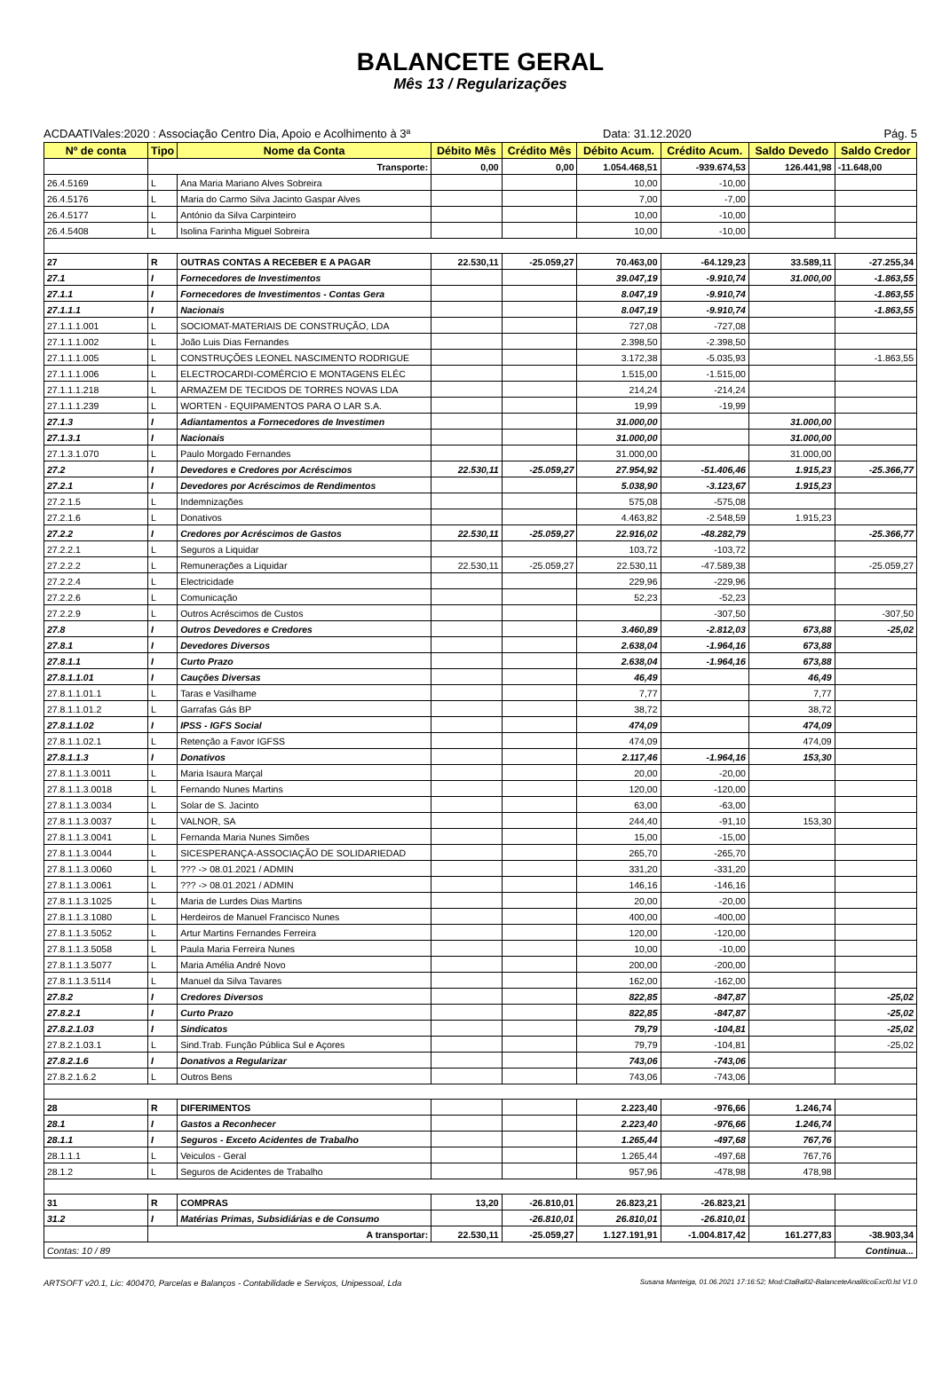BALANCETE GERAL
Mês 13 / Regularizações
ACDAATIVales:2020 : Associação Centro Dia, Apoio e Acolhimento à 3ª Data: 31.12.2020 Pág. 5
| Nº de conta | Tipo | Nome da Conta | Débito Mês | Crédito Mês | Débito Acum. | Crédito Acum. | Saldo Devedo | Saldo Credor |
| --- | --- | --- | --- | --- | --- | --- | --- | --- |
| | Transporte: | | 0,00 | 0,00 | 1.054.468,51 | -939.674,53 | 126.441,98 | -11.648,00 |
| 26.4.5169 | L | Ana Maria Mariano Alves Sobreira | | | 10,00 | -10,00 | | |
| 26.4.5176 | L | Maria do Carmo Silva Jacinto Gaspar Alves | | | 7,00 | -7,00 | | |
| 26.4.5177 | L | António da Silva Carpinteiro | | | 10,00 | -10,00 | | |
| 26.4.5408 | L | Isolina Farinha Miguel Sobreira | | | 10,00 | -10,00 | | |
| 27 | R | OUTRAS CONTAS A RECEBER E A PAGAR | 22.530,11 | -25.059,27 | 70.463,00 | -64.129,23 | 33.589,11 | -27.255,34 |
| 27.1 | I | Fornecedores de Investimentos | | | 39.047,19 | -9.910,74 | 31.000,00 | -1.863,55 |
| 27.1.1 | I | Fornecedores de Investimentos - Contas Gera | | | 8.047,19 | -9.910,74 | | -1.863,55 |
| 27.1.1.1 | I | Nacionais | | | 8.047,19 | -9.910,74 | | -1.863,55 |
| 27.1.1.1.001 | L | SOCIOMAT-MATERIAIS DE CONSTRUÇÃO, LDA | | | 727,08 | -727,08 | | |
| 27.1.1.1.002 | L | João Luis Dias Fernandes | | | 2.398,50 | -2.398,50 | | |
| 27.1.1.1.005 | L | CONSTRUÇÕES LEONEL NASCIMENTO RODRIGUE | | | 3.172,38 | -5.035,93 | | -1.863,55 |
| 27.1.1.1.006 | L | ELECTROCARDI-COMÉRCIO E MONTAGENS ELÉC | | | 1.515,00 | -1.515,00 | | |
| 27.1.1.1.218 | L | ARMAZEM DE TECIDOS DE TORRES NOVAS LDA | | | 214,24 | -214,24 | | |
| 27.1.1.1.239 | L | WORTEN - EQUIPAMENTOS PARA O LAR S.A. | | | 19,99 | -19,99 | | |
| 27.1.3 | I | Adiantamentos a Fornecedores de Investimen | | | 31.000,00 | | 31.000,00 | |
| 27.1.3.1 | I | Nacionais | | | 31.000,00 | | 31.000,00 | |
| 27.1.3.1.070 | L | Paulo Morgado Fernandes | | | 31.000,00 | | 31.000,00 | |
| 27.2 | I | Devedores e Credores por Acréscimos | 22.530,11 | -25.059,27 | 27.954,92 | -51.406,46 | 1.915,23 | -25.366,77 |
| 27.2.1 | I | Devedores por Acréscimos de Rendimentos | | | 5.038,90 | -3.123,67 | 1.915,23 | |
| 27.2.1.5 | L | Indemnizações | | | 575,08 | -575,08 | | |
| 27.2.1.6 | L | Donativos | | | 4.463,82 | -2.548,59 | 1.915,23 | |
| 27.2.2 | I | Credores por Acréscimos de Gastos | 22.530,11 | -25.059,27 | 22.916,02 | -48.282,79 | | -25.366,77 |
| 27.2.2.1 | L | Seguros a Liquidar | | | 103,72 | -103,72 | | |
| 27.2.2.2 | L | Remunerações a Liquidar | 22.530,11 | -25.059,27 | 22.530,11 | -47.589,38 | | -25.059,27 |
| 27.2.2.4 | L | Electricidade | | | 229,96 | -229,96 | | |
| 27.2.2.6 | L | Comunicação | | | 52,23 | -52,23 | | |
| 27.2.2.9 | L | Outros Acréscimos de Custos | | | | -307,50 | | -307,50 |
| 27.8 | I | Outros Devedores e Credores | | | 3.460,89 | -2.812,03 | 673,88 | -25,02 |
| 27.8.1 | I | Devedores Diversos | | | 2.638,04 | -1.964,16 | 673,88 | |
| 27.8.1.1 | I | Curto Prazo | | | 2.638,04 | -1.964,16 | 673,88 | |
| 27.8.1.1.01 | I | Cauções Diversas | | | 46,49 | | 46,49 | |
| 27.8.1.1.01.1 | L | Taras e Vasilhame | | | 7,77 | | 7,77 | |
| 27.8.1.1.01.2 | L | Garrafas Gás BP | | | 38,72 | | 38,72 | |
| 27.8.1.1.02 | I | IPSS - IGFS Social | | | 474,09 | | 474,09 | |
| 27.8.1.1.02.1 | L | Retenção a Favor IGFSS | | | 474,09 | | 474,09 | |
| 27.8.1.1.3 | I | Donativos | | | 2.117,46 | -1.964,16 | 153,30 | |
| 27.8.1.1.3.0011 | L | Maria Isaura Marçal | | | 20,00 | -20,00 | | |
| 27.8.1.1.3.0018 | L | Fernando Nunes Martins | | | 120,00 | -120,00 | | |
| 27.8.1.1.3.0034 | L | Solar de S. Jacinto | | | 63,00 | -63,00 | | |
| 27.8.1.1.3.0037 | L | VALNOR, SA | | | 244,40 | -91,10 | 153,30 | |
| 27.8.1.1.3.0041 | L | Fernanda Maria Nunes Simões | | | 15,00 | -15,00 | | |
| 27.8.1.1.3.0044 | L | SICESPERANÇA-ASSOCIAÇÃO DE SOLIDARIEDAD | | | 265,70 | -265,70 | | |
| 27.8.1.1.3.0060 | L | ??? -> 08.01.2021 / ADMIN | | | 331,20 | -331,20 | | |
| 27.8.1.1.3.0061 | L | ??? -> 08.01.2021 / ADMIN | | | 146,16 | -146,16 | | |
| 27.8.1.1.3.1025 | L | Maria de Lurdes Dias Martins | | | 20,00 | -20,00 | | |
| 27.8.1.1.3.1080 | L | Herdeiros de Manuel Francisco Nunes | | | 400,00 | -400,00 | | |
| 27.8.1.1.3.5052 | L | Artur Martins Fernandes Ferreira | | | 120,00 | -120,00 | | |
| 27.8.1.1.3.5058 | L | Paula Maria Ferreira Nunes | | | 10,00 | -10,00 | | |
| 27.8.1.1.3.5077 | L | Maria Amélia André Novo | | | 200,00 | -200,00 | | |
| 27.8.1.1.3.5114 | L | Manuel da Silva Tavares | | | 162,00 | -162,00 | | |
| 27.8.2 | I | Credores Diversos | | | 822,85 | -847,87 | | -25,02 |
| 27.8.2.1 | I | Curto Prazo | | | 822,85 | -847,87 | | -25,02 |
| 27.8.2.1.03 | I | Sindicatos | | | 79,79 | -104,81 | | -25,02 |
| 27.8.2.1.03.1 | L | Sind.Trab. Função Pública Sul e Açores | | | 79,79 | -104,81 | | -25,02 |
| 27.8.2.1.6 | I | Donativos a Regularizar | | | 743,06 | -743,06 | | |
| 27.8.2.1.6.2 | L | Outros Bens | | | 743,06 | -743,06 | | |
| 28 | R | DIFERIMENTOS | | | 2.223,40 | -976,66 | 1.246,74 | |
| 28.1 | I | Gastos a Reconhecer | | | 2.223,40 | -976,66 | 1.246,74 | |
| 28.1.1 | I | Seguros - Exceto Acidentes de Trabalho | | | 1.265,44 | -497,68 | 767,76 | |
| 28.1.1.1 | L | Veiculos - Geral | | | 1.265,44 | -497,68 | 767,76 | |
| 28.1.2 | L | Seguros de Acidentes de Trabalho | | | 957,96 | -478,98 | 478,98 | |
| 31 | R | COMPRAS | 13,20 | -26.810,01 | 26.823,21 | -26.823,21 | | |
| 31.2 | I | Matérias Primas, Subsidiárias e de Consumo | | -26.810,01 | 26.810,01 | -26.810,01 | | |
| | A transportar: | | 22.530,11 | -25.059,27 | 1.127.191,91 | -1.004.817,42 | 161.277,83 | -38.903,34 |
| Contas: 10 / 89 | | | | | | | | Continua... |
ARTSOFT v20.1, Lic: 400470, Parcelas e Balanços - Contabilidade e Serviços, Unipessoal, Lda Susana Manteiga, 01.06.2021 17:16:52; Mod:CtaBal02-BalanceteAnaliticoExcl0.lst V1.0